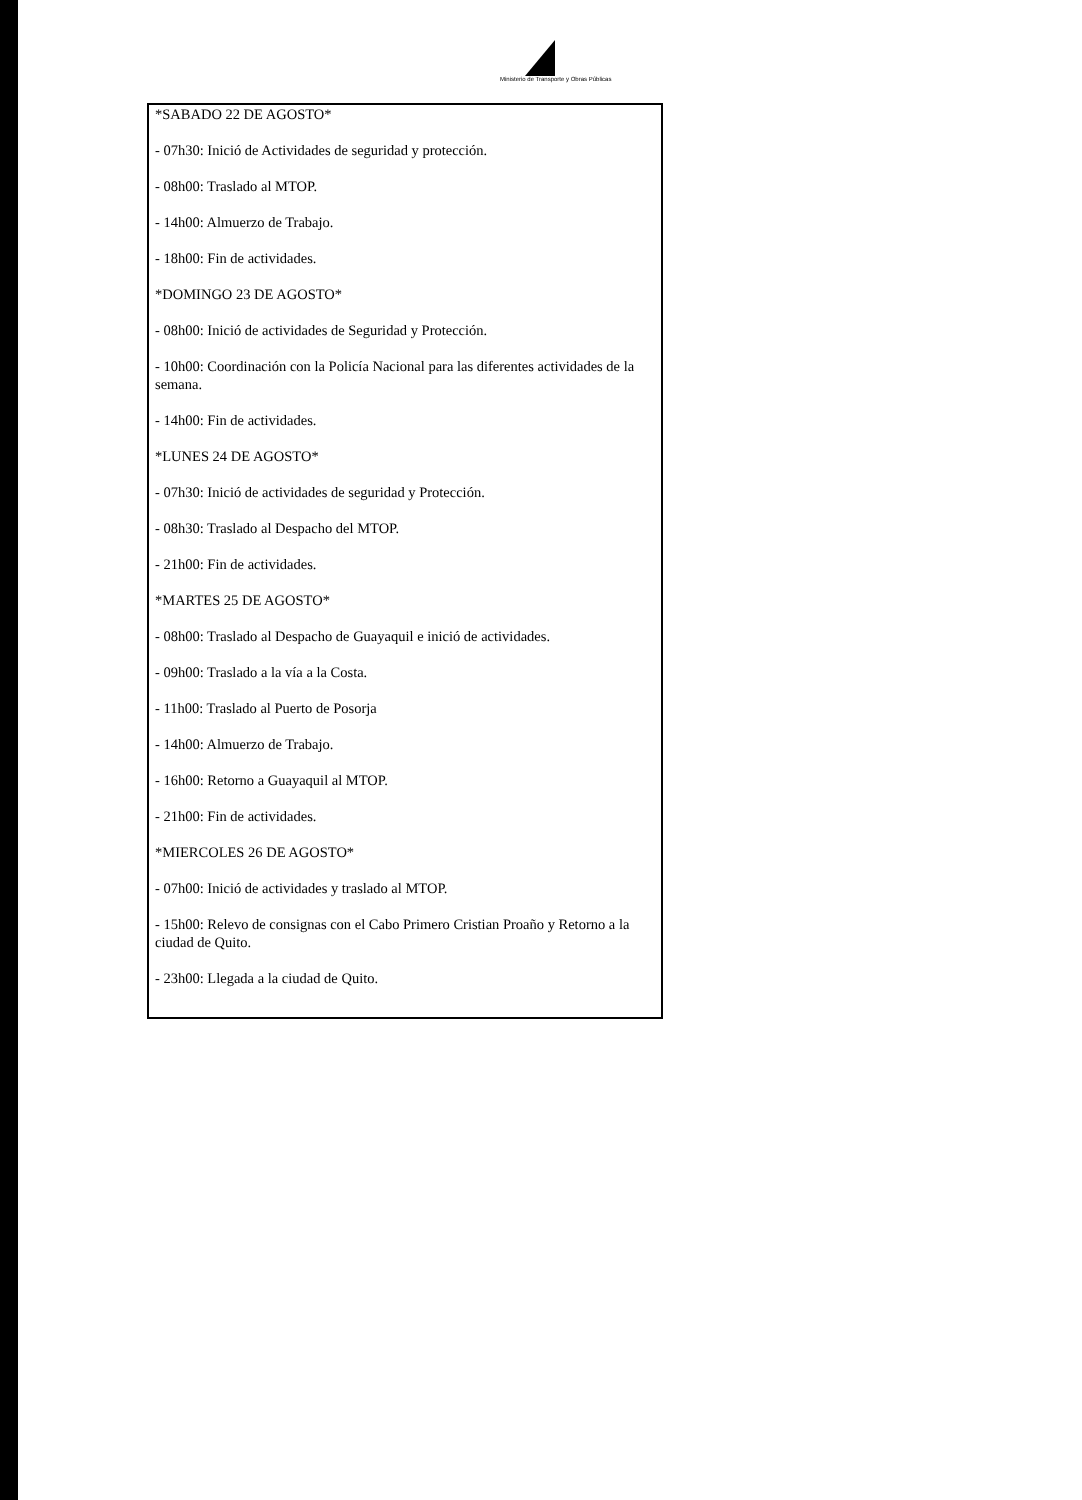Ministerio de Transporte y Obras Públicas
*SABADO 22 DE AGOSTO*
- 07h30: Inició de Actividades de seguridad y protección.
- 08h00: Traslado al MTOP.
- 14h00: Almuerzo de Trabajo.
- 18h00: Fin de actividades.
*DOMINGO 23 DE AGOSTO*
- 08h00: Inició de actividades de Seguridad y Protección.
- 10h00: Coordinación con la Policía Nacional para las diferentes actividades de la semana.
- 14h00: Fin de actividades.
*LUNES 24 DE AGOSTO*
- 07h30: Inició de actividades de seguridad y Protección.
- 08h30: Traslado al Despacho del MTOP.
- 21h00: Fin de actividades.
*MARTES 25 DE AGOSTO*
- 08h00: Traslado al Despacho de Guayaquil e inició de actividades.
- 09h00: Traslado a la vía a la Costa.
- 11h00: Traslado al Puerto de Posorja
- 14h00: Almuerzo de Trabajo.
- 16h00: Retorno a Guayaquil al MTOP.
- 21h00: Fin de actividades.
*MIERCOLES 26 DE AGOSTO*
- 07h00: Inició de actividades y traslado al MTOP.
- 15h00: Relevo de consignas con el Cabo Primero Cristian Proaño y Retorno a la ciudad de Quito.
- 23h00: Llegada a la ciudad de Quito.